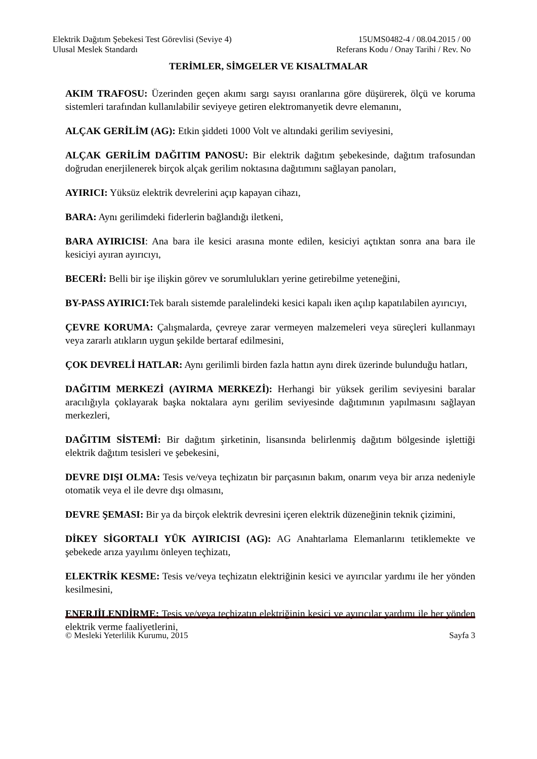Elektrik Dağıtım Şebekesi Test Görevlisi (Seviye 4)
Ulusal Meslek Standardı
15UMS0482-4 / 08.04.2015 / 00
Referans Kodu / Onay Tarihi / Rev. No
TERİMLER, SİMGELER VE KISALTMALAR
AKIM TRAFOSU: Üzerinden geçen akımı sargı sayısı oranlarına göre düşürerek, ölçü ve koruma sistemleri tarafından kullanılabilir seviyeye getiren elektromanyetik devre elemanını,
ALÇAK GERİLİM (AG): Etkin şiddeti 1000 Volt ve altındaki gerilim seviyesini,
ALÇAK GERİLİM DAĞITIM PANOSU: Bir elektrik dağıtım şebekesinde, dağıtım trafosundan doğrudan enerjilenerek birçok alçak gerilim noktasına dağıtımını sağlayan panoları,
AYIRICI: Yüksüz elektrik devrelerini açıp kapayan cihazı,
BARA: Aynı gerilimdeki fiderlerin bağlandığı iletkeni,
BARA AYIRICISI: Ana bara ile kesici arasına monte edilen, kesiciyi açtıktan sonra ana bara ile kesiciyi ayıran ayırıcıyı,
BECERİ: Belli bir işe ilişkin görev ve sorumlulukları yerine getirebilme yeteneğini,
BY-PASS AYIRICI: Tek baralı sistemde paralelindeki kesici kapalı iken açılıp kapatılabilen ayırıcıyı,
ÇEVRE KORUMA: Çalışmalarda, çevreye zarar vermeyen malzemeleri veya süreçleri kullanmayı veya zararlı atıkların uygun şekilde bertaraf edilmesini,
ÇOK DEVRELİ HATLAR: Aynı gerilimli birden fazla hattın aynı direk üzerinde bulunduğu hatları,
DAĞITIM MERKEZİ (AYIRMA MERKEZİ): Herhangi bir yüksek gerilim seviyesini baralar aracılığıyla çoklayarak başka noktalara aynı gerilim seviyesinde dağıtımının yapılmasını sağlayan merkezleri,
DAĞITIM SİSTEMİ: Bir dağıtım şirketinin, lisansında belirlenmiş dağıtım bölgesinde işlettiği elektrik dağıtım tesisleri ve şebekesini,
DEVRE DIŞI OLMA: Tesis ve/veya teçhizatın bir parçasının bakım, onarım veya bir arıza nedeniyle otomatik veya el ile devre dışı olmasını,
DEVRE ŞEMASI: Bir ya da birçok elektrik devresini içeren elektrik düzeneğinin teknik çizimini,
DİKEY SİGORTALI YÜK AYIRICISI (AG): AG Anahtarlama Elemanlarını tetiklemekte ve şebekede arıza yayılımı önleyen teçhizatı,
ELEKTRİK KESME: Tesis ve/veya teçhizatın elektriğinin kesici ve ayırıcılar yardımı ile her yönden kesilmesini,
ENERJİLENDİRME: Tesis ve/veya teçhizatın elektriğinin kesici ve ayırıcılar yardımı ile her yönden elektrik verme faaliyetlerini,
© Mesleki Yeterlilik Kurumu, 2015 Sayfa 3